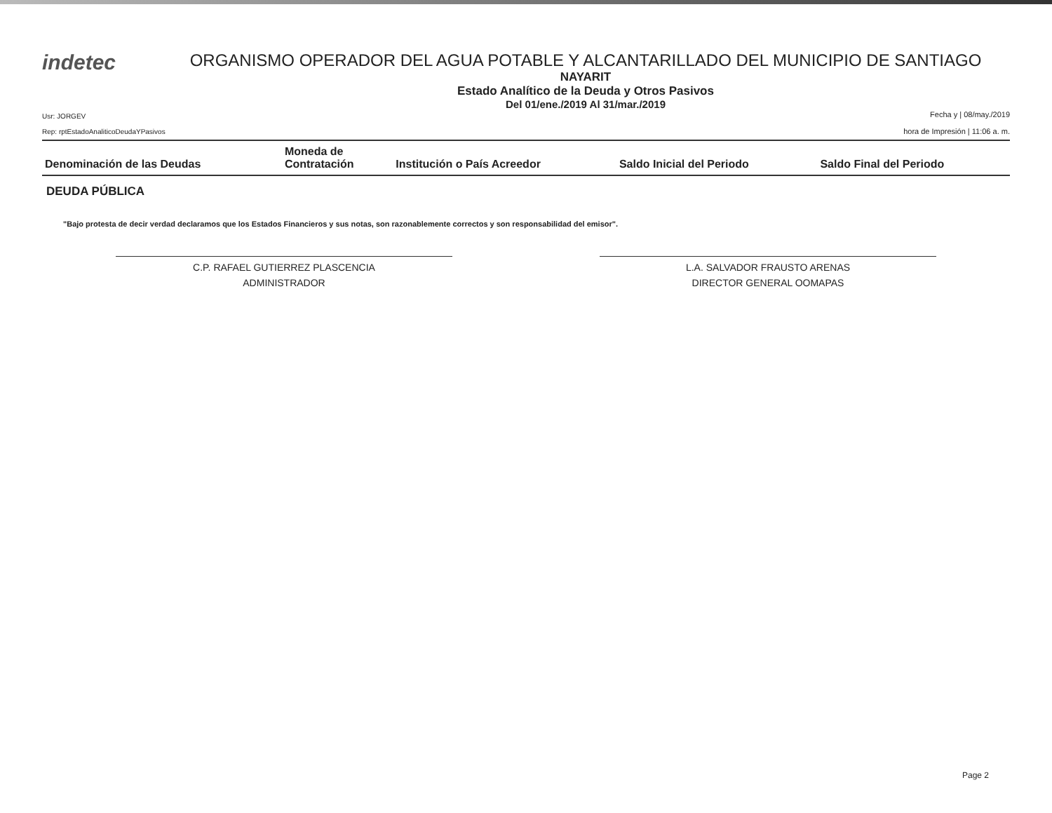indetec
ORGANISMO OPERADOR DEL AGUA POTABLE Y ALCANTARILLADO DEL MUNICIPIO DE SANTIAGO
NAYARIT
Estado Analítico de la Deuda y Otros Pasivos
Del 01/ene./2019 Al 31/mar./2019
Usr: JORGEV
Rep: rptEstadoAnaliticoDeudaYPasivos
Fecha y | 08/may./2019
hora de Impresión | 11:06 a. m.
| Denominación de las Deudas | Moneda de Contratación | Institución o País Acreedor | Saldo Inicial del Periodo | Saldo Final del Periodo |
| --- | --- | --- | --- | --- |
DEUDA PÚBLICA
"Bajo protesta de decir verdad declaramos que los Estados Financieros y sus notas, son razonablemente correctos y son responsabilidad del emisor".
C.P. RAFAEL GUTIERREZ PLASCENCIA
ADMINISTRADOR
L.A. SALVADOR FRAUSTO ARENAS
DIRECTOR GENERAL OOMAPAS
Page 2